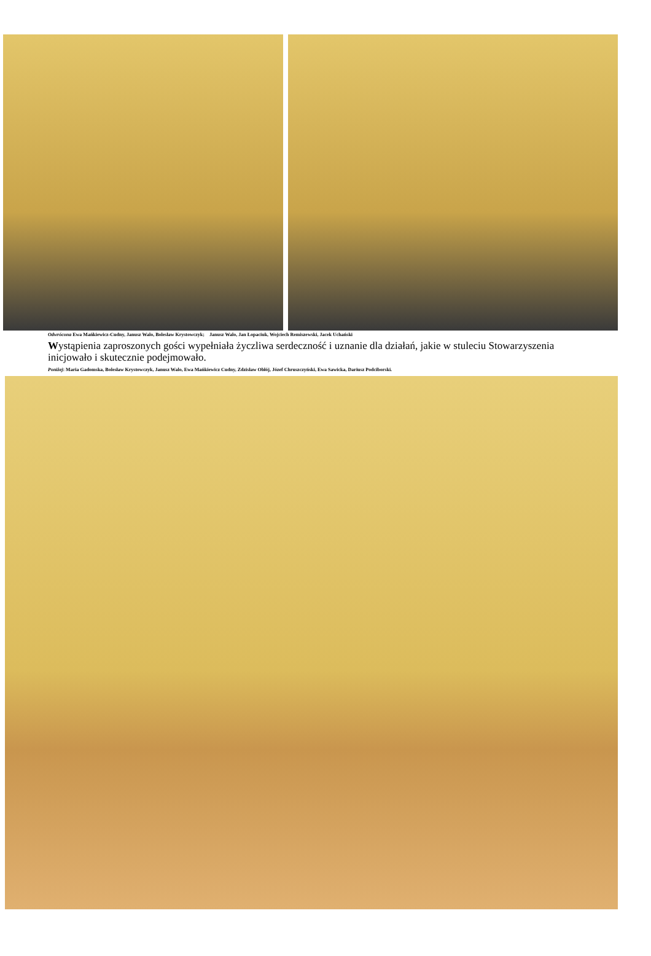Odwrócona Ewa Mańkiewicz-Cudny, Janusz Walo, Bolesław Krystowczyk; Janusz Walo, Jan Łopaciuk, Wojciech Remiszewski, Jacek Uchański
Wystąpienia zaproszonych gości wypełniała życzliwa serdeczność i uznanie dla działań, jakie w stuleciu Stowarzyszenia inicjowało i skutecznie podejmowało.
Poniżej: Maria Gadomska, Bolesław Krystowczyk, Janusz Walo, Ewa Mańkiewicz Cudny, Zdzisław Obłój, Józef Chruszczyński, Ewa Sawicka, Dariusz Podciborski.